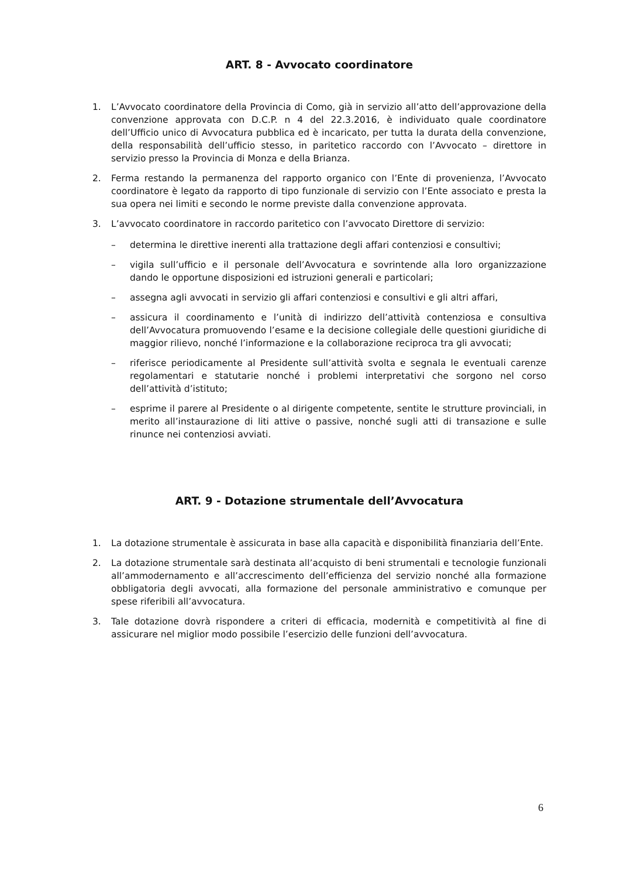ART. 8 - Avvocato coordinatore
1. L’Avvocato coordinatore della Provincia di Como, già in servizio all’atto dell’approvazione della convenzione approvata con D.C.P. n 4 del 22.3.2016, è individuato quale coordinatore dell’Ufficio unico di Avvocatura pubblica ed è incaricato, per tutta la durata della convenzione, della responsabilità dell’ufficio stesso, in paritetico raccordo con l’Avvocato – direttore in servizio presso la Provincia di Monza e della Brianza.
2. Ferma restando la permanenza del rapporto organico con l’Ente di provenienza, l’Avvocato coordinatore è legato da rapporto di tipo funzionale di servizio con l’Ente associato e presta la sua opera nei limiti e secondo le norme previste dalla convenzione approvata.
3. L’avvocato coordinatore in raccordo paritetico con l’avvocato Direttore di servizio:
– determina le direttive inerenti alla trattazione degli affari contenziosi e consultivi;
– vigila sull’ufficio e il personale dell’Avvocatura e sovrintende alla loro organizzazione dando le opportune disposizioni ed istruzioni generali e particolari;
– assegna agli avvocati in servizio gli affari contenziosi e consultivi e gli altri affari,
– assicura il coordinamento e l’unità di indirizzo dell’attività contenziosa e consultiva dell’Avvocatura promuovendo l’esame e la decisione collegiale delle questioni giuridiche di maggior rilievo, nonché l’informazione e la collaborazione reciproca tra gli avvocati;
– riferisce periodicamente al Presidente sull’attività svolta e segnala le eventuali carenze regolamentari e statutarie nonché i problemi interpretativi che sorgono nel corso dell’attività d’istituto;
– esprime il parere al Presidente o al dirigente competente, sentite le strutture provinciali, in merito all’instaurazione di liti attive o passive, nonché sugli atti di transazione e sulle rinunce nei contenziosi avviati.
ART. 9 - Dotazione strumentale dell’Avvocatura
1. La dotazione strumentale è assicurata in base alla capacità e disponibilità finanziaria dell’Ente.
2. La dotazione strumentale sarà destinata all’acquisto di beni strumentali e tecnologie funzionali all’ammodernamento e all’accrescimento dell’efficienza del servizio nonché alla formazione obbligatoria degli avvocati, alla formazione del personale amministrativo e comunque per spese riferibili all’avvocatura.
3. Tale dotazione dovrà rispondere a criteri di efficacia, modernità e competitività al fine di assicurare nel miglior modo possibile l’esercizio delle funzioni dell’avvocatura.
6